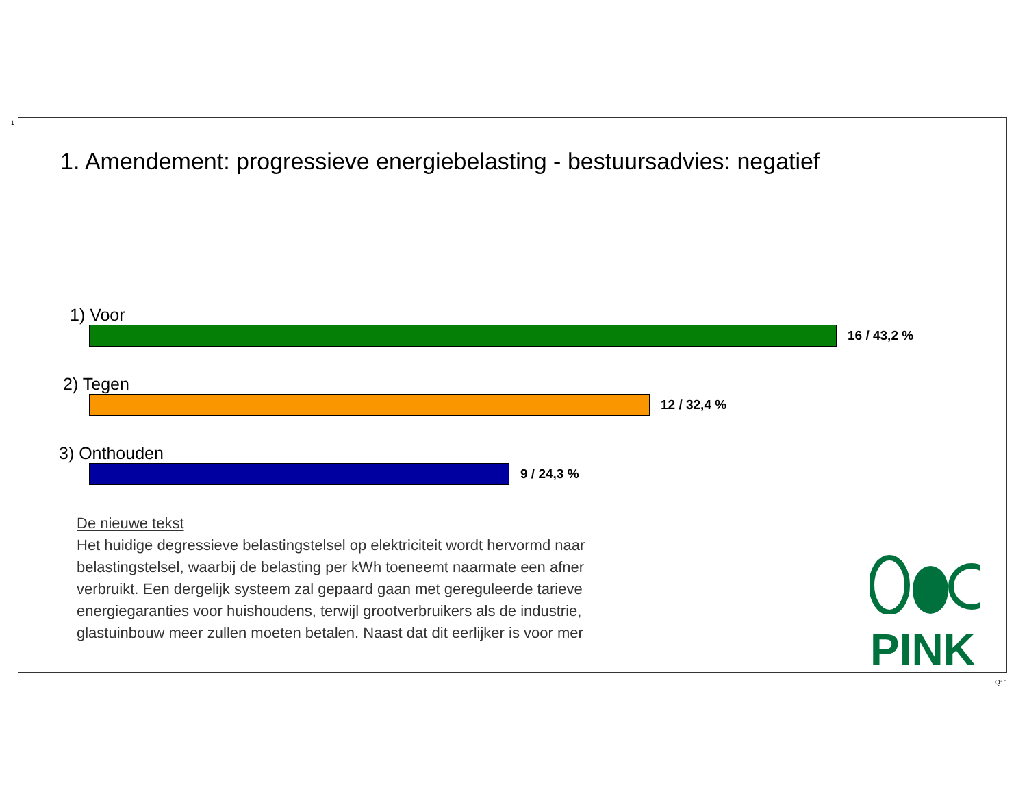1
1. Amendement: progressieve energiebelasting - bestuursadvies: negatief
1) Voor
16 / 43,2 %
2) Tegen
12 / 32,4 %
3) Onthouden
9 / 24,3 %
De nieuwe tekst
Het huidige degressieve belastingstelsel op elektriciteit wordt hervormd naar
belastingstelsel, waarbij de belasting per kWh toeneemt naarmate een afner
verbruikt. Een dergelijk systeem zal gepaard gaan met gereguleerde tarieve
energiegaranties voor huishoudens, terwijl grootverbruikers als de industrie,
glastuinbouw meer zullen moeten betalen. Naast dat dit eerlijker is voor mer
PINK
Q: 1